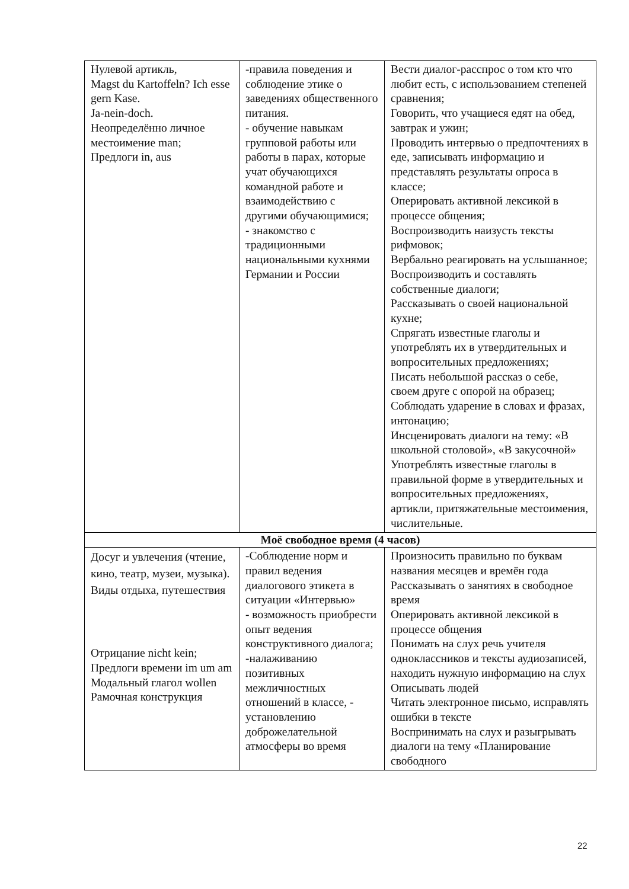| Нулевой артикль, Magst du Kartoffeln? Ich esse gern Kase. Ja-nein-doch. Неопределённо личное местоимение man; Предлоги in, aus | -правила поведения и соблюдение этике о заведениях общественного питания. - обучение навыкам групповой работы или работы в парах, которые учат обучающихся командной работе и взаимодействию с другими обучающимися; - знакомство с традиционными национальными кухнями Германии и России | Вести диалог-расспрос о том кто что любит есть, с использованием степеней сравнения; Говорить, что учащиеся едят на обед, завтрак и ужин; Проводить интервью о предпочтениях в еде, записывать информацию и представлять результаты опроса в классе; Оперировать активной лексикой в процессе общения; Воспроизводить наизусть тексты рифмовок; Вербально реагировать на услышанное; Воспроизводить и составлять собственные диалоги; Рассказывать о своей национальной кухне; Спрягать известные глаголы и употреблять их в утвердительных и вопросительных предложениях; Писать небольшой рассказ о себе, своем друге с опорой на образец; Соблюдать ударение в словах и фразах, интонацию; Инсценировать диалоги на тему: «В школьной столовой», «В закусочной» Употреблять известные глаголы в правильной форме в утвердительных и вопросительных предложениях, артикли, притяжательные местоимения, числительные. |
| Моё свободное время (4 часов) | | |
| Досуг и увлечения (чтение, кино, театр, музеи, музыка). Виды отдыха, путешествия Отрицание nicht kein; Предлоги времени im um am Модальный глагол wollen Рамочная конструкция | -Соблюдение норм и правил ведения диалогового этикета в ситуации «Интервью» - возможность приобрести опыт ведения конструктивного диалога; -налаживанию позитивных межличностных отношений в классе, - установлению доброжелательной атмосферы во время | Произносить правильно по буквам названия месяцев и времён года Рассказывать о занятиях в свободное время Оперировать активной лексикой в процессе общения Понимать на слух речь учителя одноклассников и тексты аудиозаписей, находить нужную информацию на слух Описывать людей Читать электронное письмо, исправлять ошибки в тексте Воспринимать на слух и разыгрывать диалоги на тему «Планирование свободного |
22